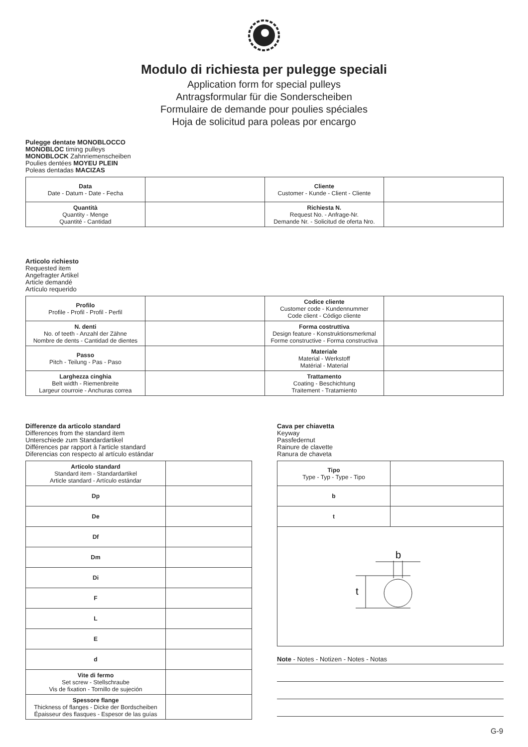Modulo di richiesta per pulegge speciali
Application form for special pulleys
Antragsformular für die Sonderscheiben
Formulaire de demande pour poulies spéciales
Hoja de solicitud para poleas por encargo
Pulegge dentate MONOBLOCCO
MONOBLOC timing pulleys
MONOBLOCK Zahnriemenscheiben
Poulies dentées MOYEU PLEIN
Poleas dentadas MACIZAS
| Data Date - Datum - Date - Fecha | | Cliente Customer - Kunde - Client - Cliente | |
| Quantità Quantity - Menge Quantité - Cantidad | | Richiesta N. Request No. - Anfrage-Nr. Demande Nr. - Solicitud de oferta Nro. | |
Articolo richiesto
Requested item
Angefragter Artikel
Article demandé
Artículo requerido
| Profilo Profile - Profil - Profil - Perfil | | Codice cliente Customer code - Kundennummer Code client - Código cliente | |
| N. denti No. of teeth - Anzahl der Zähne Nombre de dents - Cantidad de dientes | | Forma costruttiva Design feature - Konstruktionsmerkmal Forme constructive - Forma constructiva | |
| Passo Pitch - Teilung - Pas - Paso | | Materiale Material - Werkstoff Matérial - Material | |
| Larghezza cinghia Belt width - Riemenbreite Largeur courroie - Anchuras correa | | Trattamento Coating - Beschichtung Traitement - Tratamiento | |
Differenze da articolo standard
Differences from the standard item
Unterschiede zum Standardartikel
Différences par rapport à l'article standard
Diferencias con respecto al artículo estándar
| Articolo standard Standard item - Standardartikel Article standard - Artículo estándar | |
| Dp | |
| De | |
| Df | |
| Dm | |
| Di | |
| F | |
| L | |
| E | |
| d | |
| Vite di fermo Set screw - Stellschraube Vis de fixation - Tornillo de sujeción | |
| Spessore flange Thickness of flanges - Dicke der Bordscheiben Épaisseur des flasques - Espesor de las guías | |
Cava per chiavetta
Keyway
Passfedernut
Rainure de clavette
Ranura de chaveta
| Tipo Type - Typ - Type - Tipo | |
| b | |
| t | |
| b t | |
Note - Notes - Notizen - Notes - Notas
G-9